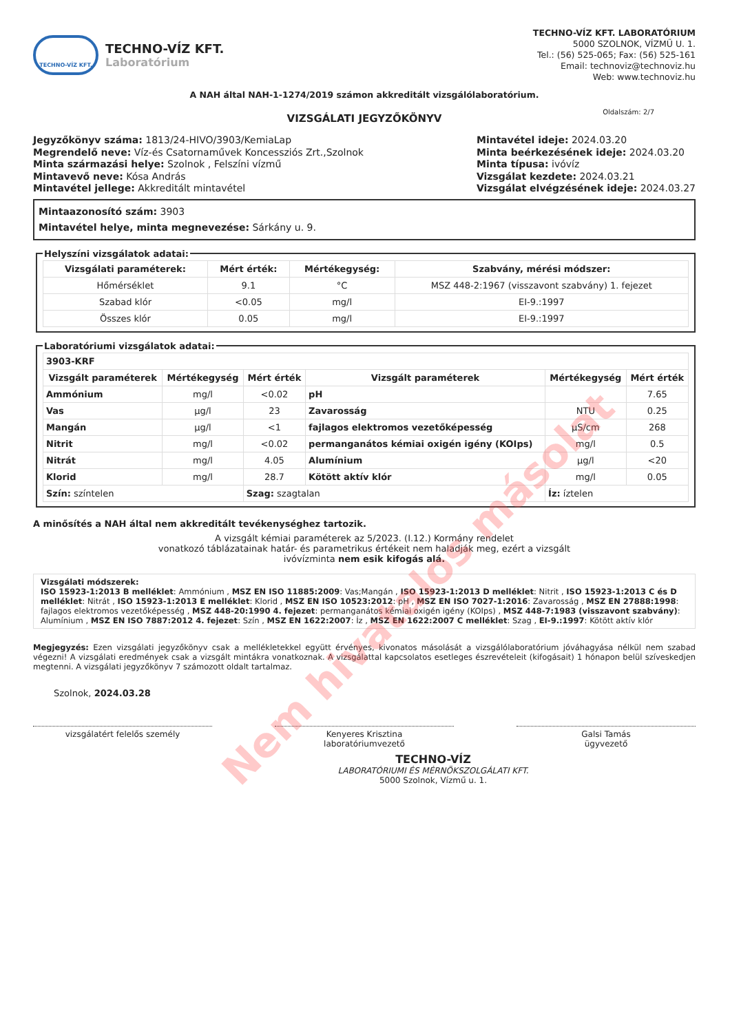TECHNO-VÍZ KFT.
TECHNO-VÍZ KFT.
Laboratórium
TECHNO-VÍZ KFT. LABORATÓRIUM
5000 SZOLNOK, VÍZMŰ U. 1.
Tel.: (56) 525-065; Fax: (56) 525-161
Email: technoviz@technoviz.hu
Web: www.technoviz.hu
A NAH által NAH-1-1274/2019 számon akkreditált vizsgálólaboratórium.
VIZSGÁLATI JEGYZŐKÖNYV
Oldalszám: 2/7
Jegyzőkönyv száma: 1813/24-HIVO/3903/KemiaLap
Megrendelő neve: Víz-és Csatornaművek Koncessziós Zrt.,Szolnok
Minta származási helye: Szolnok , Felszíni vízmű
Mintavevő neve: Kósa András
Mintavétel jellege: Akkreditált mintavétel
Mintavétel ideje: 2024.03.20
Minta beérkezésének ideje: 2024.03.20
Minta típusa: ivóvíz
Vizsgálat kezdete: 2024.03.21
Vizsgálat elvégzésének ideje: 2024.03.27
Mintaazonosító szám: 3903
Mintavétel helye, minta megnevezése: Sárkány u. 9.
Helyszíni vizsgálatok adatai:
| Vizsgálati paraméterek: | Mért érték: | Mértékegység: | Szabvány, mérési módszer: |
| --- | --- | --- | --- |
| Hőmérséklet | 9.1 | °C | MSZ 448-2:1967 (visszavont szabvány) 1. fejezet |
| Szabad klór | <0.05 | mg/l | EI-9.:1997 |
| Összes klór | 0.05 | mg/l | EI-9.:1997 |
Laboratóriumi vizsgálatok adatai:
| 3903-KRF | | | | | |
| Vizsgált paraméterek | Mértékegység | Mért érték | Vizsgált paraméterek | Mértékegység | Mért érték |
| Ammónium | mg/l | <0.02 | pH | | 7.65 |
| Vas | µg/l | 23 | Zavarosság | NTU | 0.25 |
| Mangán | µg/l | <1 | fajlagos elektromos vezetőképesség | µS/cm | 268 |
| Nitrit | mg/l | <0.02 | permanganátos kémiai oxigén igény (KOIps) | mg/l | 0.5 |
| Nitrát | mg/l | 4.05 | Alumínium | µg/l | <20 |
| Klorid | mg/l | 28.7 | Kötött aktív klór | mg/l | 0.05 |
| Szín: színtelen | | Szag: szagtalan | | Íz: íztelen | |
A minősítés a NAH által nem akkreditált tevékenységhez tartozik.
A vizsgált kémiai paraméterek az 5/2023. (I.12.) Kormány rendelet
vonatkozó táblázatainak határ- és parametrikus értékeit nem haladják meg, ezért a vizsgált
ivóvízminta nem esik kifogás alá.
Vizsgálati módszerek:
ISO 15923-1:2013 B melléklet: Ammónium , MSZ EN ISO 11885:2009: Vas;Mangán , ISO 15923-1:2013 D melléklet: Nitrit , ISO 15923-1:2013 C és D melléklet: Nitrát , ISO 15923-1:2013 E melléklet: Klorid , MSZ EN ISO 10523:2012: pH , MSZ EN ISO 7027-1:2016: Zavarosság , MSZ EN 27888:1998: fajlagos elektromos vezetőképesség , MSZ 448-20:1990 4. fejezet: permanganátos kémiai oxigén igény (KOIps) , MSZ 448-7:1983 (visszavont szabvány): Alumínium , MSZ EN ISO 7887:2012 4. fejezet: Szín , MSZ EN 1622:2007: Íz , MSZ EN 1622:2007 C melléklet: Szag , EI-9.:1997: Kötött aktív klór
Megjegyzés: Ezen vizsgálati jegyzőkönyv csak a mellékletekkel együtt érvényes, kivonatos másolását a vizsgálólaboratórium jóváhagyása nélkül nem szabad végezni! A vizsgálati eredmények csak a vizsgált mintákra vonatkoznak. A vizsgálattal kapcsolatos esetleges észrevételeit (kifogásait) 1 hónapon belül szíveskedjen megtenni. A vizsgálati jegyzőkönyv 7 számozott oldalt tartalmaz.
Szolnok, 2024.03.28
vizsgálatért felelős személy Kenyeres Krisztina
laboratóriumvezető
Galsi Tamás
ügyvezető
TECHNO-VÍZ
LABORATÓRIUMI ÉS MÉRNÖKSZOLGÁLATI KFT.
5000 Szolnok, Vízmű u. 1.
Nem hivatalos másolat